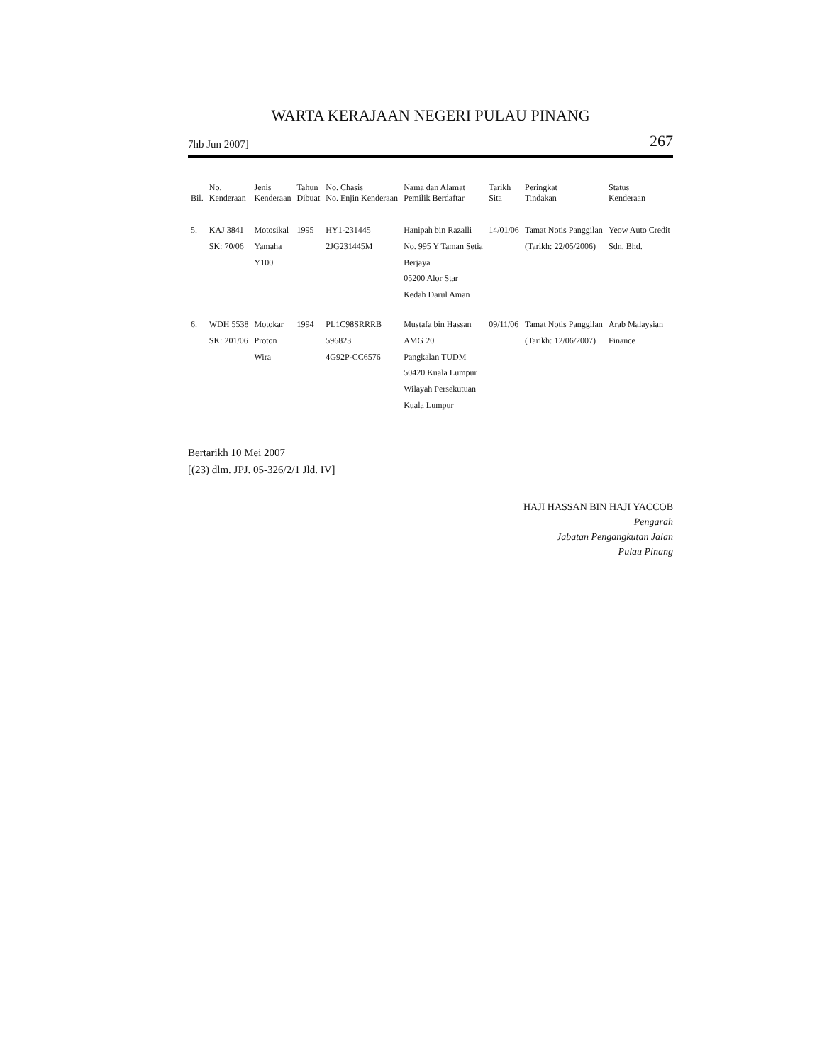WARTA KERAJAAN NEGERI PULAU PINANG
7hb Jun 2007] 267
| Bil. | No. Kenderaan | Jenis Kenderaan | Tahun Dibuat | No. Chasis No. Enjin Kenderaan | Nama dan Alamat Pemilik Berdaftar | Tarikh Sita | Peringkat Tindakan | Status Kenderaan |
| --- | --- | --- | --- | --- | --- | --- | --- | --- |
| 5. | KAJ 3841 SK: 70/06 | Motosikal Yamaha Y100 | 1995 | HY1-231445 2JG231445M | Hanipah bin Razalli No. 995 Y Taman Setia Berjaya 05200 Alor Star Kedah Darul Aman | 14/01/06 | Tamat Notis Panggilan (Tarikh: 22/05/2006) | Yeow Auto Credit Sdn. Bhd. |
| 6. | WDH 5538 SK: 201/06 | Motokar Proton Wira | 1994 | PL1C98SRRRB 596823 4G92P-CC6576 | Mustafa bin Hassan AMG 20 Pangkalan TUDM 50420 Kuala Lumpur Wilayah Persekutuan Kuala Lumpur | 09/11/06 | Tamat Notis Panggilan (Tarikh: 12/06/2007) | Arab Malaysian Finance |
Bertarikh 10 Mei 2007
[(23) dlm. JPJ. 05-326/2/1 Jld. IV]
HAJI HASSAN BIN HAJI YACCOB
Pengarah
Jabatan Pengangkutan Jalan
Pulau Pinang